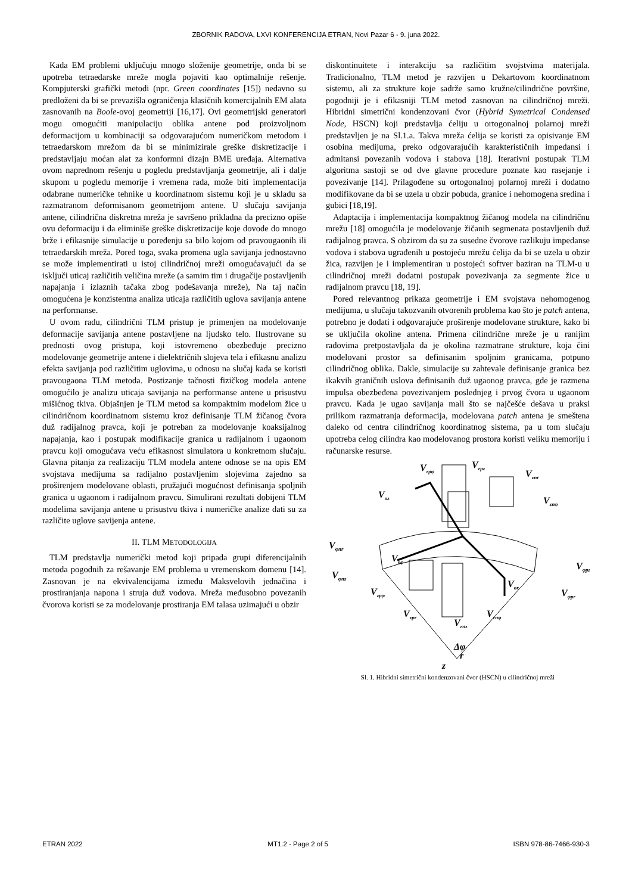ZBORNIK RADOVA, LXVI KONFERENCIJA ETRAN, Novi Pazar 6 - 9. juna 2022.
Kada EM problemi uključuju mnogo složenije geometrije, onda bi se upotreba tetraedarske mreže mogla pojaviti kao optimalnije rešenje. Kompjuterski grafički metodi (npr. Green coordinates [15]) nedavno su predloženi da bi se prevazišla ograničenja klasičnih komercijalnih EM alata zasnovanih na Boole-ovoj geometriji [16,17]. Ovi geometrijski generatori mogu omogućiti manipulaciju oblika antene pod proizvoljnom deformacijom u kombinaciji sa odgovarajućom numeričkom metodom i tetraedarskom mrežom da bi se minimizirale greške diskretizacije i predstavljaju moćan alat za konformni dizajn BME uređaja. Alternativa ovom naprednom rešenju u pogledu predstavljanja geometrije, ali i dalje skupom u pogledu memorije i vremena rada, može biti implementacija odabrane numeričke tehnike u koordinatnom sistemu koji je u skladu sa razmatranom deformisanom geometrijom antene. U slučaju savijanja antene, cilindrična diskretna mreža je savršeno prikladna da precizno opiše ovu deformaciju i da eliminiše greške diskretizacije koje dovode do mnogo brže i efikasnije simulacije u poređenju sa bilo kojom od pravougaonih ili tetraedarskih mreža. Pored toga, svaka promena ugla savijanja jednostavno se može implementirati u istoj cilindričnoj mreži omogućavajući da se isključi uticaj različitih veličina mreže (a samim tim i drugačije postavljenih napajanja i izlaznih tačaka zbog podešavanja mreže), Na taj način omogućena je konzistentna analiza uticaja različitih uglova savijanja antene na performanse.
U ovom radu, cilindrični TLM pristup je primenjen na modelovanje deformacije savijanja antene postavljene na ljudsko telo. Ilustrovane su prednosti ovog pristupa, koji istovremeno obezbeđuje precizno modelovanje geometrije antene i dielektričnih slojeva tela i efikasnu analizu efekta savijanja pod različitim uglovima, u odnosu na slučaj kada se koristi pravougaona TLM metoda. Postizanje tačnosti fizičkog modela antene omogućilo je analizu uticaja savijanja na performanse antene u prisustvu mišićnog tkiva. Objašnjen je TLM metod sa kompaktnim modelom žice u cilindričnom koordinatnom sistemu kroz definisanje TLM žičanog čvora duž radijalnog pravca, koji je potreban za modelovanje koaksijalnog napajanja, kao i postupak modifikacije granica u radijalnom i ugaonom pravcu koji omogućava veću efikasnost simulatora u konkretnom slučaju. Glavna pitanja za realizaciju TLM modela antene odnose se na opis EM svojstava medijuma sa radijalno postavljenim slojevima zajedno sa proširenjem modelovane oblasti, pružajući mogućnost definisanja spoljnih granica u ugaonom i radijalnom pravcu. Simulirani rezultati dobijeni TLM modelima savijanja antene u prisustvu tkiva i numeričke analize dati su za različite uglove savijenja antene.
II. TLM METODOLOGIJA
TLM predstavlja numerički metod koji pripada grupi diferencijalnih metoda pogodnih za rešavanje EM problema u vremenskom domenu [14]. Zasnovan je na ekvivalencijama između Maksvelovih jednačina i prostiranjanja napona i struja duž vodova. Mreža međusobno povezanih čvorova koristi se za modelovanje prostiranja EM talasa uzimajući u obzir
diskontinuitete i interakciju sa različitim svojstvima materijala. Tradicionalno, TLM metod je razvijen u Dekartovom koordinatnom sistemu, ali za strukture koje sadrže samo kružne/cilindrične površine, pogodniji je i efikasniji TLM metod zasnovan na cilindričnoj mreži. Hibridni simetrični kondenzovani čvor (Hybrid Symetrical Condensed Node, HSCN) koji predstavlja ćeliju u ortogonalnoj polarnoj mreži predstavljen je na Sl.1.a. Takva mreža ćelija se koristi za opisivanje EM osobina medijuma, preko odgovarajućih karakterističnih impedansi i admitansi povezanih vodova i stabova [18]. Iterativni postupak TLM algoritma sastoji se od dve glavne procedure poznate kao rasejanje i povezivanje [14]. Prilagođene su ortogonalnoj polarnoj mreži i dodatno modifikovane da bi se uzela u obzir pobuda, granice i nehomogena sredina i gubici [18,19].
Adaptacija i implementacija kompaktnog žičanog modela na cilindričnu mrežu [18] omogućila je modelovanje žičanih segmenata postavljenih duž radijalnog pravca. S obzirom da su za susedne čvorove razlikuju impedanse vodova i stabova ugrađenih u postojeću mrežu ćelija da bi se uzela u obzir žica, razvijen je i implementiran u postojeći softver baziran na TLM-u u cilindričnoj mreži dodatni postupak povezivanja za segmente žice u radijalnom pravcu [18, 19].
Pored relevantnog prikaza geometrije i EM svojstava nehomogenog medijuma, u slučaju takozvanih otvorenih problema kao što je patch antena, potrebno je dodati i odgovarajuće proširenje modelovane strukture, kako bi se uključila okoline antena. Primena cilindrične mreže je u ranijim radovima pretpostavljala da je okolina razmatrane strukture, koja čini modelovani prostor sa definisanim spoljnim granicama, potpuno cilindričnog oblika. Dakle, simulacije su zahtevale definisanje granica bez ikakvih graničnih uslova definisanih duž ugaonog pravca, gde je razmena impulsa obezbeđena povezivanjem poslednjeg i prvog čvora u ugaonom pravcu. Kada je ugao savijanja mali što se najčešće dešava u praksi prilikom razmatranja deformacija, modelovana patch antena je smeštena daleko od centra cilindričnog koordinatnog sistema, pa u tom slučaju upotreba celog cilindra kao modelovanog prostora koristi veliku memoriju i računarske resurse.
Vrpφ
Vrpz
Vznr
Vznφ
Voz
Vφnr
Voφ
Vφnz
Vφpz
Vor
Vφpr
Vzpφ
Vzpr
Vrnφ
Vrnz
Δφ
r
z
Sl. 1. Hibridni simetrični kondenzovani čvor (HSCN) u cilindričnoj mreži
ETRAN 2022 MT1.2 - Page 2 of 5 ISBN 978-86-7466-930-3